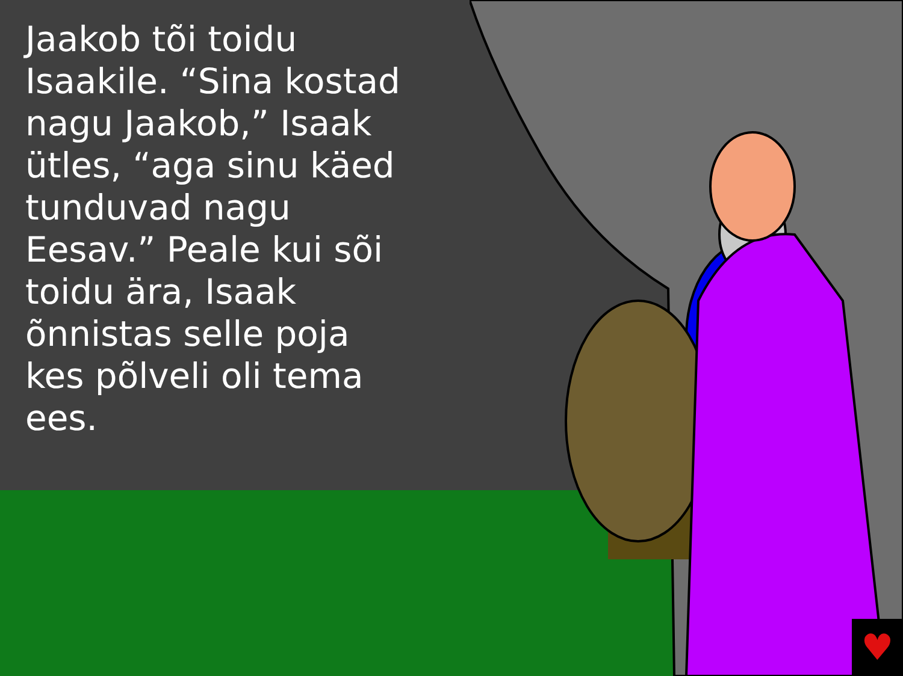Jaakob tõi toidu Isaakile. “Sina kostad nagu Jaakob,” Isaak ütles, “aga sinu käed tunduvad nagu Eesav.” Peale kui sõi toidu ära, Isaak õnnistas selle poja kes põlveli oli tema ees.
♥